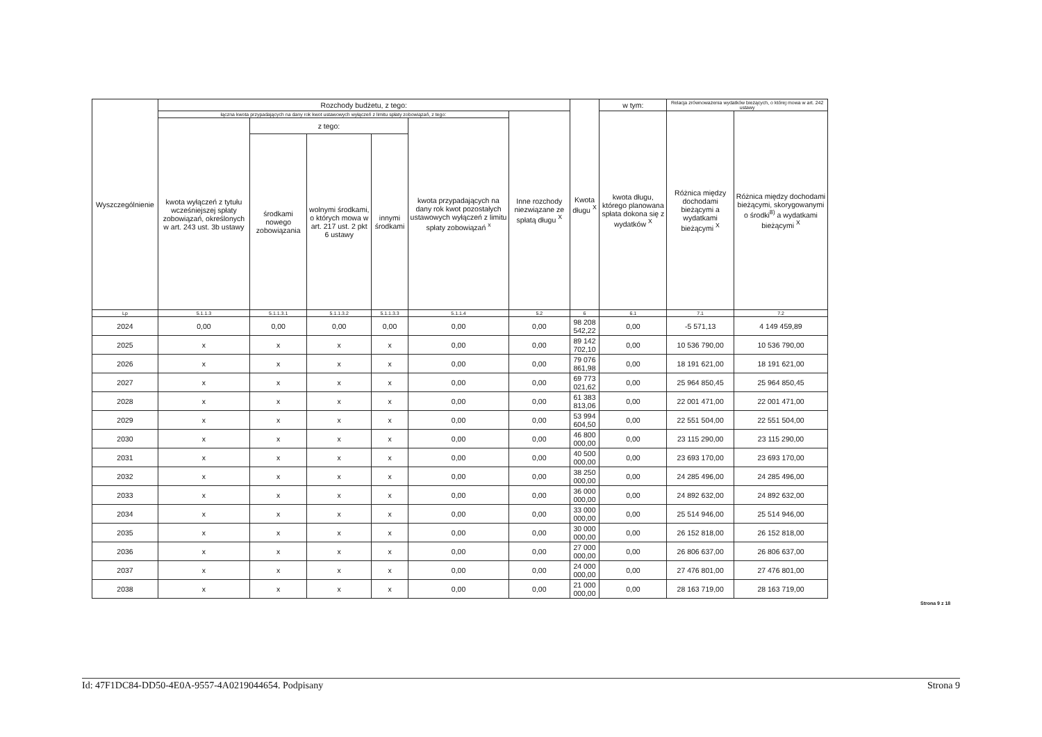| Wyszczególnienie | Rozchody budżetu, z tego: | | | | | | Kwota długu <sup>X</sup> | w tym: | Relacja zrównoważenia wydatków bieżących, o której mowa w art. 242 ustawy | |
| --- | --- | --- | --- | --- | --- | --- | --- | --- | --- | --- |
| | łączna kwota przypadających na dany rok kwot ustawowych wyłączeń z limitu spłaty zobowiązań, z tego: | | | | | Inne rozchody niezwiązane ze spłatą długu <sup>X</sup> | | kwota długu, którego planowana spłata dokona się z wydatków <sup>X</sup> | Różnica między dochodami bieżącymi a wydatkami bieżącymi <sup>X</sup> | Różnica między dochodami bieżącymi, skorygowanymi o środki<sup>8)</sup> a wydatkami bieżącymi <sup>X</sup> |
| | kwota wyłączeń z tytułu wcześniejszej spłaty zobowiązań, określonych w art. 243 ust. 3b ustawy | z tego: | | | kwota przypadających na dany rok kwot pozostałych ustawowych wyłączeń z limitu spłaty zobowiązań <sup>x</sup> | | | | | |
| | | środkami nowego zobowiązania | wolnymi środkami, o których mowa w art. 217 ust. 2 pkt 6 ustawy | innymi środkami | | | | | | |
| Lp | 5.1.1.3 | 5.1.1.3.1 | 5.1.1.3.2 | 5.1.1.3.3 | 5.1.1.4 | 5.2 | 6 | 6.1 | 7.1 | 7.2 |
| 2024 | 0,00 | 0,00 | 0,00 | 0,00 | 0,00 | 0,00 | 98 208 542,22 | 0,00 | -5 571,13 | 4 149 459,89 |
| 2025 | x | x | x | x | 0,00 | 0,00 | 89 142 702,10 | 0,00 | 10 536 790,00 | 10 536 790,00 |
| 2026 | x | x | x | x | 0,00 | 0,00 | 79 076 861,98 | 0,00 | 18 191 621,00 | 18 191 621,00 |
| 2027 | x | x | x | x | 0,00 | 0,00 | 69 773 021,62 | 0,00 | 25 964 850,45 | 25 964 850,45 |
| 2028 | x | x | x | x | 0,00 | 0,00 | 61 383 813,06 | 0,00 | 22 001 471,00 | 22 001 471,00 |
| 2029 | x | x | x | x | 0,00 | 0,00 | 53 994 604,50 | 0,00 | 22 551 504,00 | 22 551 504,00 |
| 2030 | x | x | x | x | 0,00 | 0,00 | 46 800 000,00 | 0,00 | 23 115 290,00 | 23 115 290,00 |
| 2031 | x | x | x | x | 0,00 | 0,00 | 40 500 000,00 | 0,00 | 23 693 170,00 | 23 693 170,00 |
| 2032 | x | x | x | x | 0,00 | 0,00 | 38 250 000,00 | 0,00 | 24 285 496,00 | 24 285 496,00 |
| 2033 | x | x | x | x | 0,00 | 0,00 | 36 000 000,00 | 0,00 | 24 892 632,00 | 24 892 632,00 |
| 2034 | x | x | x | x | 0,00 | 0,00 | 33 000 000,00 | 0,00 | 25 514 946,00 | 25 514 946,00 |
| 2035 | x | x | x | x | 0,00 | 0,00 | 30 000 000,00 | 0,00 | 26 152 818,00 | 26 152 818,00 |
| 2036 | x | x | x | x | 0,00 | 0,00 | 27 000 000,00 | 0,00 | 26 806 637,00 | 26 806 637,00 |
| 2037 | x | x | x | x | 0,00 | 0,00 | 24 000 000,00 | 0,00 | 27 476 801,00 | 27 476 801,00 |
| 2038 | x | x | x | x | 0,00 | 0,00 | 21 000 000,00 | 0,00 | 28 163 719,00 | 28 163 719,00 |
Strona 9 z 18
Id: 47F1DC84-DD50-4E0A-9557-4A0219044654. Podpisany Strona 9